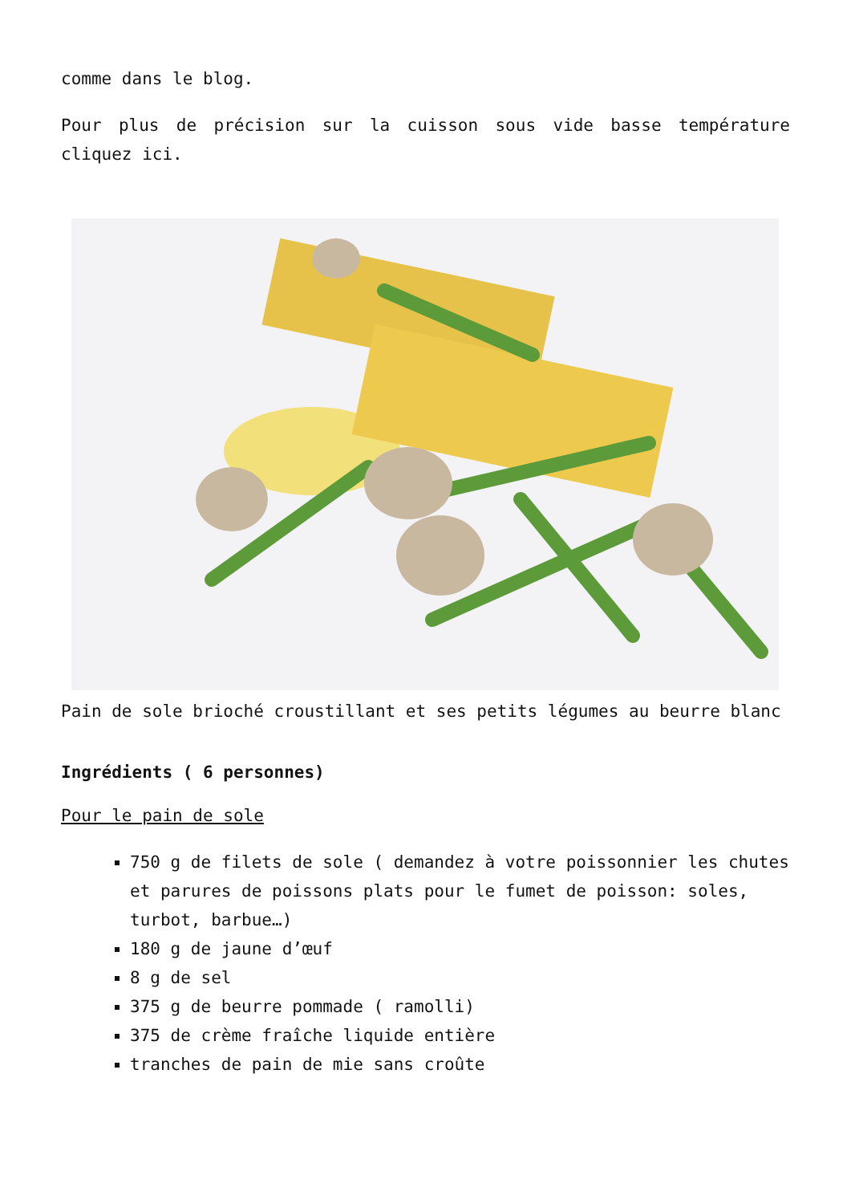comme dans le blog.
Pour plus de précision sur la cuisson sous vide basse température cliquez ici.
Pain de sole brioché croustillant et ses petits légumes au beurre blanc
Ingrédients ( 6 personnes)
Pour le pain de sole
750 g de filets de sole ( demandez à votre poissonnier les chutes et parures de poissons plats pour le fumet de poisson: soles, turbot, barbue…)
180 g de jaune d’œuf
8 g de sel
375 g de beurre pommade ( ramolli)
375 de crème fraîche liquide entière
tranches de pain de mie sans croûte